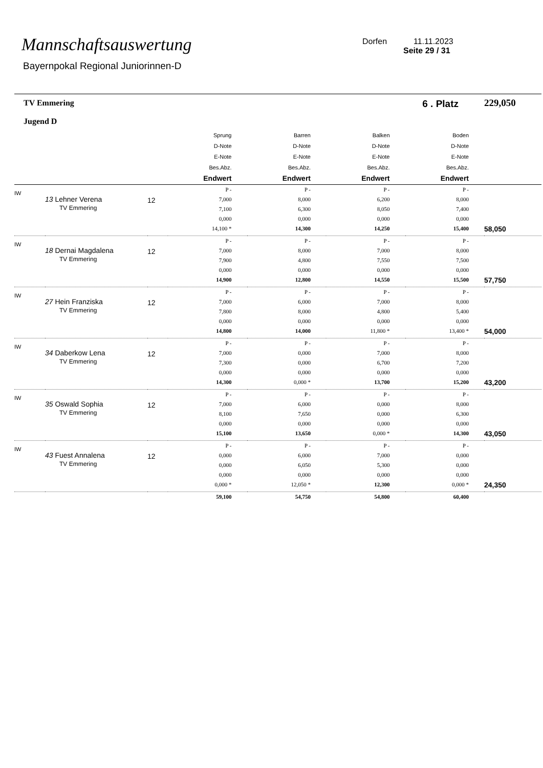Mannschaftsauswertung
Bayernpokal Regional Juniorinnen-D
Dorfen 11.11.2023
Seite 29 / 31
| TV Emmering Jugend D | | | 6 . Platz | | | | 229,050 |
| | | | Sprung D-Note E-Note Bes.Abz. Endwert | Barren D-Note E-Note Bes.Abz. Endwert | Balken D-Note E-Note Bes.Abz. Endwert | Boden D-Note E-Note Bes.Abz. Endwert | |
| IW | 13 Lehner Verena TV Emmering | 12 | P - 7,000 7,100 0,000 14,100 * | P - 8,000 6,300 0,000 14,300 | P - 6,200 8,050 0,000 14,250 | P - 8,000 7,400 0,000 15,400 | 58,050 |
| IW | 18 Dernai Magdalena TV Emmering | 12 | P - 7,000 7,900 0,000 14,900 | P - 8,000 4,800 0,000 12,800 | P - 7,000 7,550 0,000 14,550 | P - 8,000 7,500 0,000 15,500 | 57,750 |
| IW | 27 Hein Franziska TV Emmering | 12 | P - 7,000 7,800 0,000 14,800 | P - 6,000 8,000 0,000 14,000 | P - 7,000 4,800 0,000 11,800 * | P - 8,000 5,400 0,000 13,400 * | 54,000 |
| IW | 34 Daberkow Lena TV Emmering | 12 | P - 7,000 7,300 0,000 14,300 | P - 0,000 0,000 0,000 0,000 * | P - 7,000 6,700 0,000 13,700 | P - 8,000 7,200 0,000 15,200 | 43,200 |
| IW | 35 Oswald Sophia TV Emmering | 12 | P - 7,000 8,100 0,000 15,100 | P - 6,000 7,650 0,000 13,650 | P - 0,000 0,000 0,000 0,000 * | P - 8,000 6,300 0,000 14,300 | 43,050 |
| IW | 43 Fuest Annalena TV Emmering | 12 | P - 0,000 0,000 0,000 0,000 * | P - 6,000 6,050 0,000 12,050 * | P - 7,000 5,300 0,000 12,300 | P - 0,000 0,000 0,000 0,000 * | 24,350 |
| | | | 59,100 | 54,750 | 54,800 | 60,400 | |